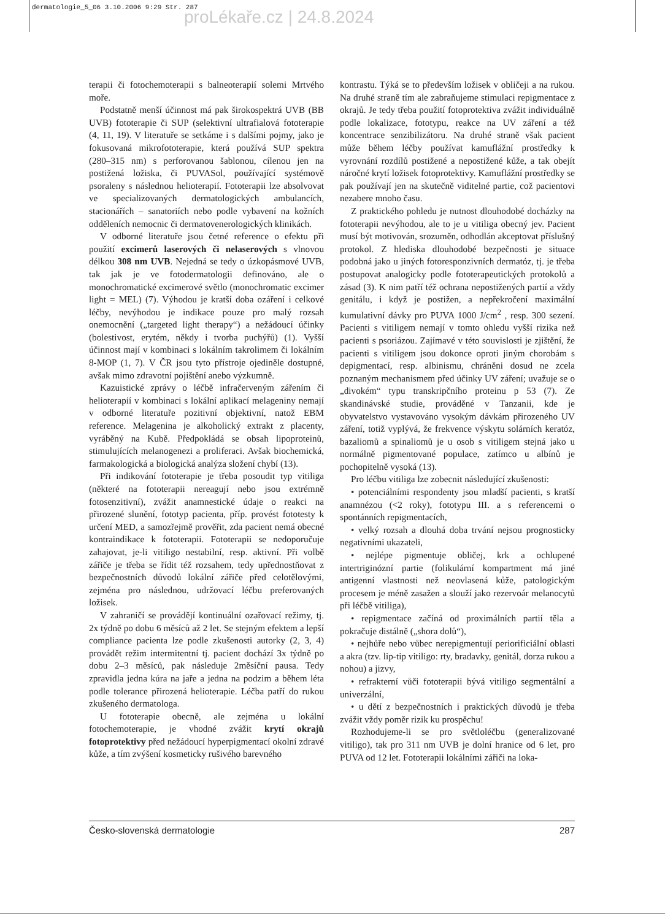dermatologie_5_06 3.10.2006 9:29 Str. 287
proLékaře.cz | 24.8.2024
terapii či fotochemoterapii s balneoterapií solemi Mrtvého moře.
Podstatně menší účinnost má pak širokospektrá UVB (BB UVB) fototerapie či SUP (selektivní ultrafialová fototerapie (4, 11, 19). V literatuře se setkáme i s dalšími pojmy, jako je fokusovaná mikrofototerapie, která používá SUP spektra (280–315 nm) s perforovanou šablonou, cílenou jen na postižená ložiska, či PUVASol, používající systémově psoraleny s následnou helioterapií. Fototerapii lze absolvovat ve specializovaných dermatologických ambulancích, stacionářích – sanatoriích nebo podle vybavení na kožních odděleních nemocnic či dermatovenerologických klinikách.
V odborné literatuře jsou četné reference o efektu při použití excimerů laserových či nelaserových s vlnovou délkou 308 nm UVB. Nejedná se tedy o úzkopásmové UVB, tak jak je ve fotodermatologii definováno, ale o monochromatické excimerové světlo (monochromatic excimer light = MEL) (7). Výhodou je kratší doba ozáření i celkové léčby, nevýhodou je indikace pouze pro malý rozsah onemocnění („targeted light therapy“) a nežádoucí účinky (bolestivost, erytém, někdy i tvorba puchýřů) (1). Vyšší účinnost mají v kombinaci s lokálním takrolimem či lokálním 8-MOP (1, 7). V ČR jsou tyto přístroje ojediněle dostupné, avšak mimo zdravotní pojištění anebo výzkumně.
Kazuistické zprávy o léčbě infračerveným zářením či helioterapií v kombinaci s lokální aplikací melageniny nemají v odborné literatuře pozitivní objektivní, natož EBM reference. Melagenina je alkoholický extrakt z placenty, vyráběný na Kubě. Předpokládá se obsah lipoproteinů, stimulujících melanogenezi a proliferaci. Avšak biochemická, farmakologická a biologická analýza složení chybí (13).
Při indikování fototerapie je třeba posoudit typ vitiliga (některé na fototerapii nereagují nebo jsou extrémně fotosenzitivní), zvážit anamnestické údaje o reakci na přirozené slunění, fototyp pacienta, příp. provést fototesty k určení MED, a samozřejmě prověřit, zda pacient nemá obecné kontraindikace k fototerapii. Fototerapii se nedoporučuje zahajovat, je-li vitiligo nestabilní, resp. aktivní. Při volbě zářiče je třeba se řídit též rozsahem, tedy upřednostňovat z bezpečnostních důvodů lokální zářiče před celotělovými, zejména pro následnou, udržovací léčbu preferovaných ložisek.
V zahraničí se provádějí kontinuální ozařovací režimy, tj. 2x týdně po dobu 6 měsíců až 2 let. Se stejným efektem a lepší compliance pacienta lze podle zkušenosti autorky (2, 3, 4) provádět režim intermitentní tj. pacient dochází 3x týdně po dobu 2–3 měsíců, pak následuje 2měsíční pausa. Tedy zpravidla jedna kúra na jaře a jedna na podzim a během léta podle tolerance přirozená helioterapie. Léčba patří do rukou zkušeného dermatologa.
U fototerapie obecně, ale zejména u lokální fotochemoterapie, je vhodné zvážit krytí okrajů fotoprotektivy před nežádoucí hyperpigmentací okolní zdravé kůže, a tím zvýšení kosmeticky rušivého barevného
kontrastu. Týká se to především ložisek v obličeji a na rukou. Na druhé straně tím ale zabraňujeme stimulaci repigmentace z okrajů. Je tedy třeba použití fotoprotektiva zvážit individuálně podle lokalizace, fototypu, reakce na UV záření a též koncentrace senzibilizátoru. Na druhé straně však pacient může během léčby používat kamuflážní prostředky k vyrovnání rozdílů postižené a nepostižené kůže, a tak obejít náročné krytí ložisek fotoprotektivy. Kamuflážní prostředky se pak používají jen na skutečně viditelné partie, což pacientovi nezabere mnoho času.
Z praktického pohledu je nutnost dlouhodobé docházky na fototerapii nevýhodou, ale to je u vitiliga obecný jev. Pacient musí být motivován, srozuměn, odhodlán akceptovat příslušný protokol. Z hlediska dlouhodobé bezpečnosti je situace podobná jako u jiných fotoresponzivních dermatóz, tj. je třeba postupovat analogicky podle fototerapeutických protokolů a zásad (3). K nim patří též ochrana nepostižených partií a vždy genitálu, i když je postižen, a nepřekročení maximální kumulativní dávky pro PUVA 1000 J/cm<sup>2</sup> , resp. 300 sezení. Pacienti s vitiligem nemají v tomto ohledu vyšší rizika než pacienti s psoriázou. Zajímavé v této souvislosti je zjištění, že pacienti s vitiligem jsou dokonce oproti jiným chorobám s depigmentací, resp. albinismu, chráněni dosud ne zcela poznaným mechanismem před účinky UV záření; uvažuje se o „divokém“ typu transkripčního proteinu p 53 (7). Ze skandinávské studie, prováděné v Tanzanii, kde je obyvatelstvo vystavováno vysokým dávkám přirozeného UV záření, totiž vyplývá, že frekvence výskytu solárních keratóz, bazaliomů a spinaliomů je u osob s vitiligem stejná jako u normálně pigmentované populace, zatímco u albínů je pochopitelně vysoká (13).
Pro léčbu vitiliga lze zobecnit následující zkušenosti:
• potenciálními respondenty jsou mladší pacienti, s kratší anamnézou (<2 roky), fototypu III. a s referencemi o spontánních repigmentacích,
• velký rozsah a dlouhá doba trvání nejsou prognosticky negativními ukazateli,
• nejlépe pigmentuje obličej, krk a ochlupené intertriginózní partie (folikulární kompartment má jiné antigenní vlastnosti než neovlasená kůže, patologickým procesem je méně zasažen a slouží jako rezervoár melanocytů při léčbě vitiliga),
• repigmentace začíná od proximálních partií těla a pokračuje distálně („shora dolů“),
• nejhůře nebo vůbec nerepigmentují periorificiální oblasti a akra (tzv. lip-tip vitiligo: rty, bradavky, genitál, dorza rukou a nohou) a jizvy,
• refrakterní vůči fototerapii bývá vitiligo segmentální a univerzální,
• u dětí z bezpečnostních i praktických důvodů je třeba zvážit vždy poměr rizik ku prospěchu!
Rozhodujeme-li se pro světloléčbu (generalizované vitiligo), tak pro 311 nm UVB je dolní hranice od 6 let, pro PUVA od 12 let. Fototerapii lokálními zářiči na loka-
Česko-slovenská dermatologie 287